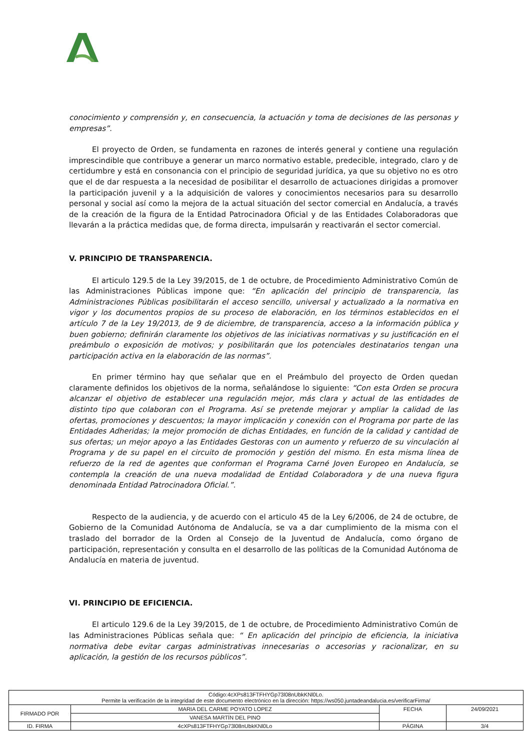conocimiento y comprensión y, en consecuencia, la actuación y toma de decisiones de las personas y empresas”.
El proyecto de Orden, se fundamenta en razones de interés general y contiene una regulación imprescindible que contribuye a generar un marco normativo estable, predecible, integrado, claro y de certidumbre y está en consonancia con el principio de seguridad jurídica, ya que su objetivo no es otro que el de dar respuesta a la necesidad de posibilitar el desarrollo de actuaciones dirigidas a promover la participación juvenil y a la adquisición de valores y conocimientos necesarios para su desarrollo personal y social así como la mejora de la actual situación del sector comercial en Andalucía, a través de la creación de la figura de la Entidad Patrocinadora Oficial y de las Entidades Colaboradoras que llevarán a la práctica medidas que, de forma directa, impulsarán y reactivarán el sector comercial.
V. PRINCIPIO DE TRANSPARENCIA.
El articulo 129.5 de la Ley 39/2015, de 1 de octubre, de Procedimiento Administrativo Común de las Administraciones Públicas impone que: “En aplicación del principio de transparencia, las Administraciones Públicas posibilitarán el acceso sencillo, universal y actualizado a la normativa en vigor y los documentos propios de su proceso de elaboración, en los términos establecidos en el artículo 7 de la Ley 19/2013, de 9 de diciembre, de transparencia, acceso a la información pública y buen gobierno; definirán claramente los objetivos de las iniciativas normativas y su justificación en el preámbulo o exposición de motivos; y posibilitarán que los potenciales destinatarios tengan una participación activa en la elaboración de las normas”.
En primer término hay que señalar que en el Preámbulo del proyecto de Orden quedan claramente definidos los objetivos de la norma, señalándose lo siguiente: “Con esta Orden se procura alcanzar el objetivo de establecer una regulación mejor, más clara y actual de las entidades de distinto tipo que colaboran con el Programa. Así se pretende mejorar y ampliar la calidad de las ofertas, promociones y descuentos; la mayor implicación y conexión con el Programa por parte de las Entidades Adheridas; la mejor promoción de dichas Entidades, en función de la calidad y cantidad de sus ofertas; un mejor apoyo a las Entidades Gestoras con un aumento y refuerzo de su vinculación al Programa y de su papel en el circuito de promoción y gestión del mismo. En esta misma línea de refuerzo de la red de agentes que conforman el Programa Carné Joven Europeo en Andalucía, se contempla la creación de una nueva modalidad de Entidad Colaboradora y de una nueva figura denominada Entidad Patrocinadora Oficial.”.
Respecto de la audiencia, y de acuerdo con el articulo 45 de la Ley 6/2006, de 24 de octubre, de Gobierno de la Comunidad Autónoma de Andalucía, se va a dar cumplimiento de la misma con el traslado del borrador de la Orden al Consejo de la Juventud de Andalucía, como órgano de participación, representación y consulta en el desarrollo de las políticas de la Comunidad Autónoma de Andalucía en materia de juventud.
VI. PRINCIPIO DE EFICIENCIA.
El articulo 129.6 de la Ley 39/2015, de 1 de octubre, de Procedimiento Administrativo Común de las Administraciones Públicas señala que: “ En aplicación del principio de eficiencia, la iniciativa normativa debe evitar cargas administrativas innecesarias o accesorias y racionalizar, en su aplicación, la gestión de los recursos públicos”.
| Código:4cXPs813FTFHYGp73l08nUbkKNl0Lo. Permite la verificación de la integridad de este documento electrónico en la dirección: https://ws050.juntadeandalucia.es/verificarFirma/ | | | |
| FIRMADO POR | MARIA DEL CARME POYATO LOPEZ | FECHA | 24/09/2021 |
| | VANESA MARTÍN DEL PINO | | |
| ID. FIRMA | 4cXPs813FTFHYGp73l08nUbkKNl0Lo | PÁGINA | 3/4 |